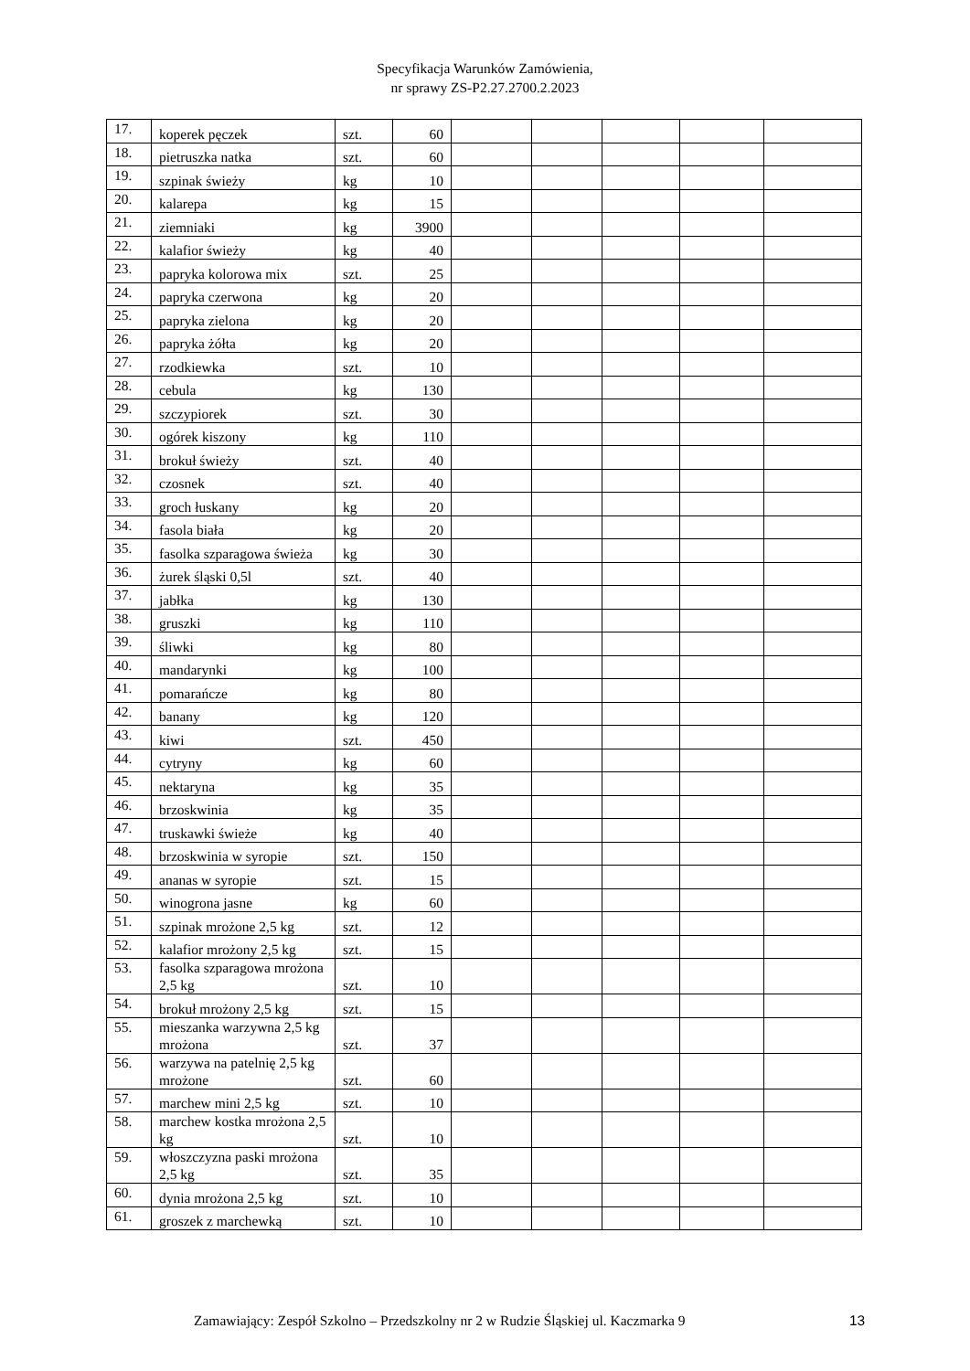Specyfikacja Warunków Zamówienia,
nr sprawy ZS-P2.27.2700.2.2023
| 17. | koperek pęczek | szt. | 60 | | | | | |
| 18. | pietruszka natka | szt. | 60 | | | | | |
| 19. | szpinak świeży | kg | 10 | | | | | |
| 20. | kalarepa | kg | 15 | | | | | |
| 21. | ziemniaki | kg | 3900 | | | | | |
| 22. | kalafior świeży | kg | 40 | | | | | |
| 23. | papryka kolorowa mix | szt. | 25 | | | | | |
| 24. | papryka czerwona | kg | 20 | | | | | |
| 25. | papryka zielona | kg | 20 | | | | | |
| 26. | papryka żółta | kg | 20 | | | | | |
| 27. | rzodkiewka | szt. | 10 | | | | | |
| 28. | cebula | kg | 130 | | | | | |
| 29. | szczypiorek | szt. | 30 | | | | | |
| 30. | ogórek kiszony | kg | 110 | | | | | |
| 31. | brokuł świeży | szt. | 40 | | | | | |
| 32. | czosnek | szt. | 40 | | | | | |
| 33. | groch łuskany | kg | 20 | | | | | |
| 34. | fasola biała | kg | 20 | | | | | |
| 35. | fasolka szparagowa świeża | kg | 30 | | | | | |
| 36. | żurek śląski 0,5l | szt. | 40 | | | | | |
| 37. | jabłka | kg | 130 | | | | | |
| 38. | gruszki | kg | 110 | | | | | |
| 39. | śliwki | kg | 80 | | | | | |
| 40. | mandarynki | kg | 100 | | | | | |
| 41. | pomarańcze | kg | 80 | | | | | |
| 42. | banany | kg | 120 | | | | | |
| 43. | kiwi | szt. | 450 | | | | | |
| 44. | cytryny | kg | 60 | | | | | |
| 45. | nektaryna | kg | 35 | | | | | |
| 46. | brzoskwinia | kg | 35 | | | | | |
| 47. | truskawki świeże | kg | 40 | | | | | |
| 48. | brzoskwinia w syropie | szt. | 150 | | | | | |
| 49. | ananas w syropie | szt. | 15 | | | | | |
| 50. | winogrona jasne | kg | 60 | | | | | |
| 51. | szpinak mrożone 2,5 kg | szt. | 12 | | | | | |
| 52. | kalafior mrożony 2,5 kg | szt. | 15 | | | | | |
| 53. | fasolka szparagowa mrożona 2,5 kg | szt. | 10 | | | | | |
| 54. | brokuł mrożony 2,5 kg | szt. | 15 | | | | | |
| 55. | mieszanka warzywna 2,5 kg mrożona | szt. | 37 | | | | | |
| 56. | warzywa na patelnię 2,5 kg mrożone | szt. | 60 | | | | | |
| 57. | marchew mini 2,5 kg | szt. | 10 | | | | | |
| 58. | marchew kostka mrożona 2,5 kg | szt. | 10 | | | | | |
| 59. | włoszczyzna paski mrożona 2,5 kg | szt. | 35 | | | | | |
| 60. | dynia mrożona 2,5 kg | szt. | 10 | | | | | |
| 61. | groszek z marchewką | szt. | 10 | | | | | |
Zamawiający: Zespół Szkolno – Przedszkolny nr 2 w Rudzie Śląskiej ul. Kaczmarka 9 13